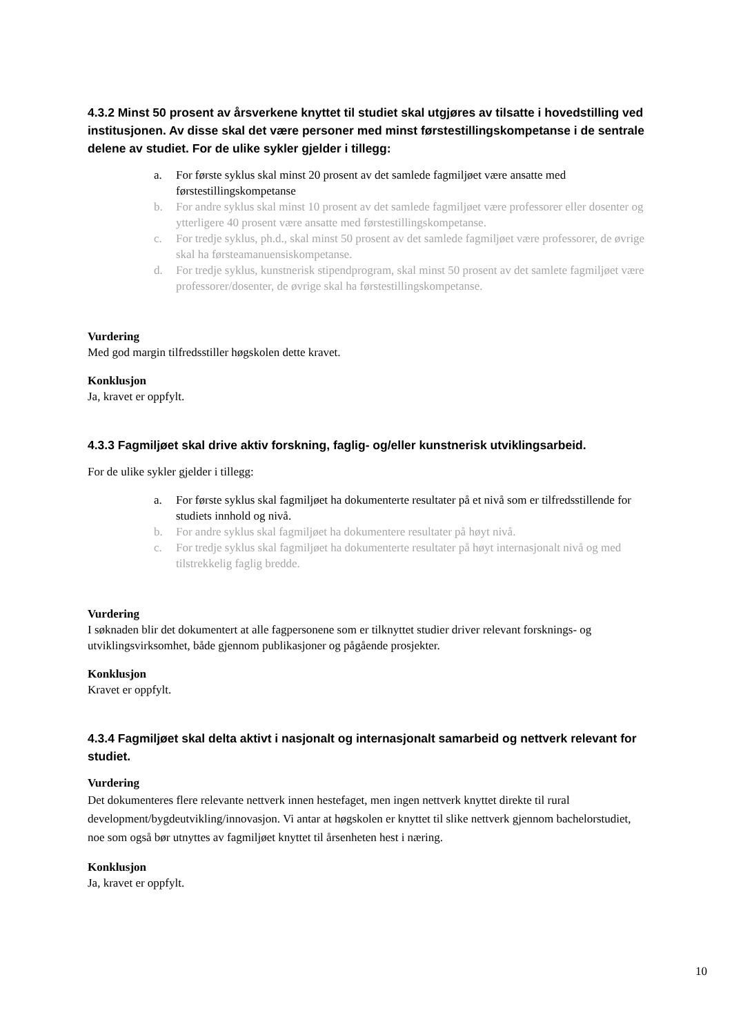4.3.2 Minst 50 prosent av årsverkene knyttet til studiet skal utgjøres av tilsatte i hovedstilling ved institusjonen. Av disse skal det være personer med minst førstestillingskompetanse i de sentrale delene av studiet. For de ulike sykler gjelder i tillegg:
a. For første syklus skal minst 20 prosent av det samlede fagmiljøet være ansatte med førstestillingskompetanse
b. For andre syklus skal minst 10 prosent av det samlede fagmiljøet være professorer eller dosenter og ytterligere 40 prosent være ansatte med førstestillingskompetanse.
c. For tredje syklus, ph.d., skal minst 50 prosent av det samlede fagmiljøet være professorer, de øvrige skal ha førsteamanuensiskompetanse.
d. For tredje syklus, kunstnerisk stipendprogram, skal minst 50 prosent av det samlete fagmiljøet være professorer/dosenter, de øvrige skal ha førstestillingskompetanse.
Vurdering
Med god margin tilfredsstiller høgskolen dette kravet.
Konklusjon
Ja, kravet er oppfylt.
4.3.3 Fagmiljøet skal drive aktiv forskning, faglig- og/eller kunstnerisk utviklingsarbeid.
For de ulike sykler gjelder i tillegg:
a. For første syklus skal fagmiljøet ha dokumenterte resultater på et nivå som er tilfredsstillende for studiets innhold og nivå.
b. For andre syklus skal fagmiljøet ha dokumentere resultater på høyt nivå.
c. For tredje syklus skal fagmiljøet ha dokumenterte resultater på høyt internasjonalt nivå og med tilstrekkelig faglig bredde.
Vurdering
I søknaden blir det dokumentert at alle fagpersonene som er tilknyttet studier driver relevant forsknings- og utviklingsvirksomhet, både gjennom publikasjoner og pågående prosjekter.
Konklusjon
Kravet er oppfylt.
4.3.4 Fagmiljøet skal delta aktivt i nasjonalt og internasjonalt samarbeid og nettverk relevant for studiet.
Vurdering
Det dokumenteres flere relevante nettverk innen hestefaget, men ingen nettverk knyttet direkte til rural development/bygdeutvikling/innovasjon. Vi antar at høgskolen er knyttet til slike nettverk gjennom bachelorstudiet, noe som også bør utnyttes av fagmiljøet knyttet til årsenheten hest i næring.
Konklusjon
Ja, kravet er oppfylt.
10